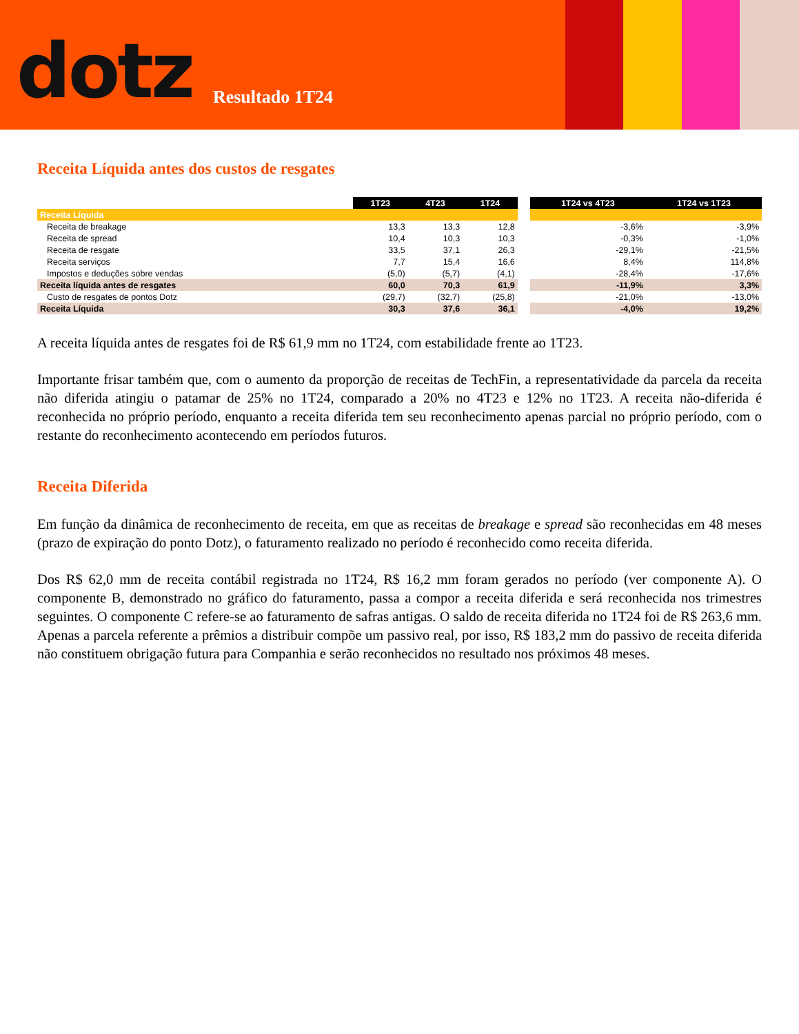dotz Resultado 1T24
Receita Líquida antes dos custos de resgates
| | 1T23 | 4T23 | 1T24 | | 1T24 vs 4T23 | 1T24 vs 1T23 |
| Receita Líquida | | | | | | |
| Receita de breakage | 13,3 | 13,3 | 12,8 | | -3,6% | -3,9% |
| Receita de spread | 10,4 | 10,3 | 10,3 | | -0,3% | -1,0% |
| Receita de resgate | 33,5 | 37,1 | 26,3 | | -29,1% | -21,5% |
| Receita serviços | 7,7 | 15,4 | 16,6 | | 8,4% | 114,8% |
| Impostos e deduções sobre vendas | (5,0) | (5,7) | (4,1) | | -28,4% | -17,6% |
| Receita líquida antes de resgates | 60,0 | 70,3 | 61,9 | | -11,9% | 3,3% |
| Custo de resgates de pontos Dotz | (29,7) | (32,7) | (25,8) | | -21,0% | -13,0% |
| Receita Líquida | 30,3 | 37,6 | 36,1 | | -4,0% | 19,2% |
A receita líquida antes de resgates foi de R$ 61,9 mm no 1T24, com estabilidade frente ao 1T23.
Importante frisar também que, com o aumento da proporção de receitas de TechFin, a representatividade da parcela da receita não diferida atingiu o patamar de 25% no 1T24, comparado a 20% no 4T23 e 12% no 1T23. A receita não-diferida é reconhecida no próprio período, enquanto a receita diferida tem seu reconhecimento apenas parcial no próprio período, com o restante do reconhecimento acontecendo em períodos futuros.
Receita Diferida
Em função da dinâmica de reconhecimento de receita, em que as receitas de breakage e spread são reconhecidas em 48 meses (prazo de expiração do ponto Dotz), o faturamento realizado no período é reconhecido como receita diferida.
Dos R$ 62,0 mm de receita contábil registrada no 1T24, R$ 16,2 mm foram gerados no período (ver componente A). O componente B, demonstrado no gráfico do faturamento, passa a compor a receita diferida e será reconhecida nos trimestres seguintes. O componente C refere-se ao faturamento de safras antigas. O saldo de receita diferida no 1T24 foi de R$ 263,6 mm. Apenas a parcela referente a prêmios a distribuir compõe um passivo real, por isso, R$ 183,2 mm do passivo de receita diferida não constituem obrigação futura para Companhia e serão reconhecidos no resultado nos próximos 48 meses.